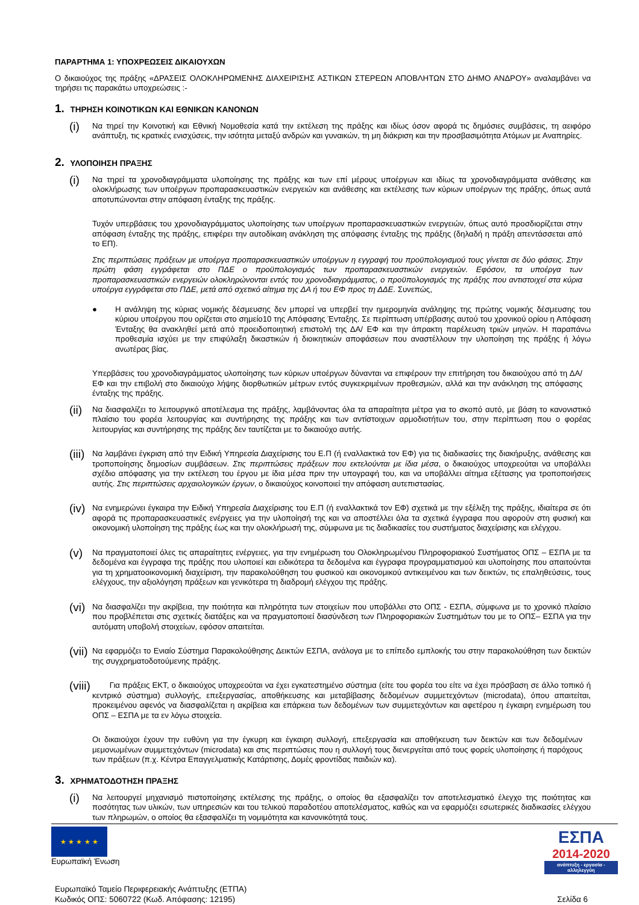ΠΑΡΑΡΤΗΜΑ 1: ΥΠΟΧΡΕΩΣΕΙΣ ΔΙΚΑΙΟΥΧΩΝ
Ο δικαιούχος της πράξης «ΔΡΑΣΕΙΣ ΟΛΟΚΛΗΡΩΜΕΝΗΣ ΔΙΑΧΕΙΡΙΣΗΣ ΑΣΤΙΚΩΝ ΣΤΕΡΕΩΝ ΑΠΟΒΛΗΤΩΝ ΣΤΟ ΔΗΜΟ ΑΝΔΡΟΥ» αναλαμβάνει να τηρήσει τις παρακάτω υποχρεώσεις :-
1. ΤΗΡΗΣΗ ΚΟΙΝΟΤΙΚΩΝ ΚΑΙ ΕΘΝΙΚΩΝ ΚΑΝΟΝΩΝ
(i)
Να τηρεί την Κοινοτική και Εθνική Νομοθεσία κατά την εκτέλεση της πράξης και ιδίως όσον αφορά τις δημόσιες συμβάσεις, τη αειφόρο ανάπτυξη, τις κρατικές ενισχύσεις, την ισότητα μεταξύ ανδρών και γυναικών, τη μη διάκριση και την προσβασιμότητα Ατόμων με Αναπηρίες.
2. ΥΛΟΠΟΙΗΣΗ ΠΡΑΞΗΣ
(i)
Να τηρεί τα χρονοδιαγράμματα υλοποίησης της πράξης και των επί μέρους υποέργων και ιδίως τα χρονοδιαγράμματα ανάθεσης και ολοκλήρωσης των υποέργων προπαρασκευαστικών ενεργειών και ανάθεσης και εκτέλεσης των κύριων υποέργων της πράξης, όπως αυτά αποτυπώνονται στην απόφαση ένταξης της πράξης.
Τυχόν υπερβάσεις του χρονοδιαγράμματος υλοποίησης των υποέργων προπαρασκευαστικών ενεργειών, όπως αυτό προσδιορίζεται στην απόφαση ένταξης της πράξης, επιφέρει την αυτοδίκαιη ανάκληση της απόφασης ένταξης της πράξης (δηλαδή η πράξη απεντάσσεται από το ΕΠ).
Στις περιπτώσεις πράξεων με υποέργα προπαρασκευαστικών υποέργων η εγγραφή του προϋπολογισμού τους γίνεται σε δύο φάσεις. Στην πρώτη φάση εγγράφεται στο ΠΔΕ ο προϋπολογισμός των προπαρασκευαστικών ενεργειών. Εφόσον, τα υποέργα των προπαρασκευαστικών ενεργειών ολοκληρώνονται εντός του χρονοδιαγράμματος, ο προϋπολογισμός της πράξης που αντιστοιχεί στα κύρια υποέργα εγγράφεται στο ΠΔΕ, μετά από σχετικό αίτημα της ΔΑ ή του ΕΦ προς τη ΔΔΕ. Συνεπώς,
●
Η ανάληψη της κύριας νομικής δέσμευσης δεν μπορεί να υπερβεί την ημερομηνία ανάληψης της πρώτης νομικής δέσμευσης του κύριου υποέργου που ορίζεται στο σημείο10 της Απόφασης Ένταξης. Σε περίπτωση υπέρβασης αυτού του χρονικού ορίου η Απόφαση Ένταξης θα ανακληθεί μετά από προειδοποιητική επιστολή της ΔΑ/ ΕΦ και την άπρακτη παρέλευση τριών μηνών. Η παραπάνω προθεσμία ισχύει με την επιφύλαξη δικαστικών ή διοικητικών αποφάσεων που αναστέλλουν την υλοποίηση της πράξης ή λόγω ανωτέρας βίας.
Υπερβάσεις του χρονοδιαγράμματος υλοποίησης των κύριων υποέργων δύνανται να επιφέρουν την επιτήρηση του δικαιούχου από τη ΔΑ/ ΕΦ και την επιβολή στο δικαιούχο λήψης διορθωτικών μέτρων εντός συγκεκριμένων προθεσμιών, αλλά και την ανάκληση της απόφασης ένταξης της πράξης.
(ii)
Να διασφαλίζει το λειτουργικό αποτέλεσμα της πράξης, λαμβάνοντας όλα τα απαραίτητα μέτρα για το σκοπό αυτό, με βάση το κανονιστικό πλαίσιο του φορέα λειτουργίας και συντήρησης της πράξης και των αντίστοιχων αρμοδιοτήτων του, στην περίπτωση που ο φορέας λειτουργίας και συντήρησης της πράξης δεν ταυτίζεται με το δικαιούχο αυτής.
(iii)
Να λαμβάνει έγκριση από την Ειδική Υπηρεσία Διαχείρισης του Ε.Π (ή εναλλακτικά τον ΕΦ) για τις διαδικασίες της διακήρυξης, ανάθεσης και τροποποίησης δημοσίων συμβάσεων. Στις περιπτώσεις πράξεων που εκτελούνται με ίδια μέσα, ο δικαιούχος υποχρεούται να υποβάλλει σχέδιο απόφασης για την εκτέλεση του έργου με ίδια μέσα πριν την υπογραφή του, και να υποβάλλει αίτημα εξέτασης για τροποποιήσεις αυτής. Στις περιπτώσεις αρχαιολογικών έργων, ο δικαιούχος κοινοποιεί την απόφαση αυτεπιστασίας.
(iv)
Να ενημερώνει έγκαιρα την Ειδική Υπηρεσία Διαχείρισης του Ε.Π (ή εναλλακτικά τον ΕΦ) σχετικά με την εξέλιξη της πράξης, ιδιαίτερα σε ότι αφορά τις προπαρασκευαστικές ενέργειες για την υλοποίησή της και να αποστέλλει όλα τα σχετικά έγγραφα που αφορούν στη φυσική και οικονομική υλοποίηση της πράξης έως και την ολοκλήρωσή της, σύμφωνα με τις διαδικασίες του συστήματος διαχείρισης και ελέγχου.
(v)
Να πραγματοποιεί όλες τις απαραίτητες ενέργειες, για την ενημέρωση του Ολοκληρωμένου Πληροφοριακού Συστήματος ΟΠΣ – ΕΣΠΑ με τα δεδομένα και έγγραφα της πράξης που υλοποιεί και ειδικότερα τα δεδομένα και έγγραφα προγραμματισμού και υλοποίησης που απαιτούνται για τη χρηματοοικονομική διαχείριση, την παρακολούθηση του φυσικού και οικονομικού αντικειμένου και των δεικτών, τις επαληθεύσεις, τους ελέγχους, την αξιολόγηση πράξεων και γενικότερα τη διαδρομή ελέγχου της πράξης.
(vi)
Να διασφαλίζει την ακρίβεια, την ποιότητα και πληρότητα των στοιχείων που υποβάλλει στο ΟΠΣ - ΕΣΠΑ, σύμφωνα με το χρονικό πλαίσιο που προβλέπεται στις σχετικές διατάξεις και να πραγματοποιεί διασύνδεση των Πληροφοριακών Συστημάτων του με το ΟΠΣ– ΕΣΠΑ για την αυτόματη υποβολή στοιχείων, εφόσον απαιτείται.
(vii)
Να εφαρμόζει το Ενιαίο Σύστημα Παρακολούθησης Δεικτών ΕΣΠΑ, ανάλογα με το επίπεδο εμπλοκής του στην παρακολούθηση των δεικτών της συγχρηματοδοτούμενης πράξης.
(viii)
Για πράξεις ΕΚΤ, ο δικαιούχος υποχρεούται να έχει εγκατεστημένο σύστημα (είτε του φορέα του είτε να έχει πρόσβαση σε άλλο τοπικό ή κεντρικό σύστημα) συλλογής, επεξεργασίας, αποθήκευσης και μεταβίβασης δεδομένων συμμετεχόντων (microdata), όπου απαιτείται, προκειμένου αφενός να διασφαλίζεται η ακρίβεια και επάρκεια των δεδομένων των συμμετεχόντων και αφετέρου η έγκαιρη ενημέρωση του ΟΠΣ – ΕΣΠΑ με τα εν λόγω στοιχεία.
Οι δικαιούχοι έχουν την ευθύνη για την έγκυρη και έγκαιρη συλλογή, επεξεργασία και αποθήκευση των δεικτών και των δεδομένων μεμονωμένων συμμετεχόντων (microdata) και στις περιπτώσεις που η συλλογή τους διενεργείται από τους φορείς υλοποίησης ή παρόχους των πράξεων (π.χ. Κέντρα Επαγγελματικής Κατάρτισης, Δομές φροντίδας παιδιών κα).
3. ΧΡΗΜΑΤΟΔΟΤΗΣΗ ΠΡΑΞΗΣ
(i)
Να λειτουργεί μηχανισμό πιστοποίησης εκτέλεσης της πράξης, ο οποίος θα εξασφαλίζει τον αποτελεσματικό έλεγχο της ποιότητας και ποσότητας των υλικών, των υπηρεσιών και του τελικού παραδοτέου αποτελέσματος, καθώς και να εφαρμόζει εσωτερικές διαδικασίες ελέγχου των πληρωμών, ο οποίος θα εξασφαλίζει τη νομιμότητα και κανονικότητά τους.
★ ★ ★ ★ ★
Ευρωπαϊκή Ένωση
ΕΣΠΑ
2014-2020
ανάπτυξη - εργασία - αλληλεγγύη
Ευρωπαϊκό Ταμείο Περιφερειακής Ανάπτυξης (ΕΤΠΑ)
Κωδικός ΟΠΣ: 5060722 (Κωδ. Απόφασης: 12195)
Σελίδα 6